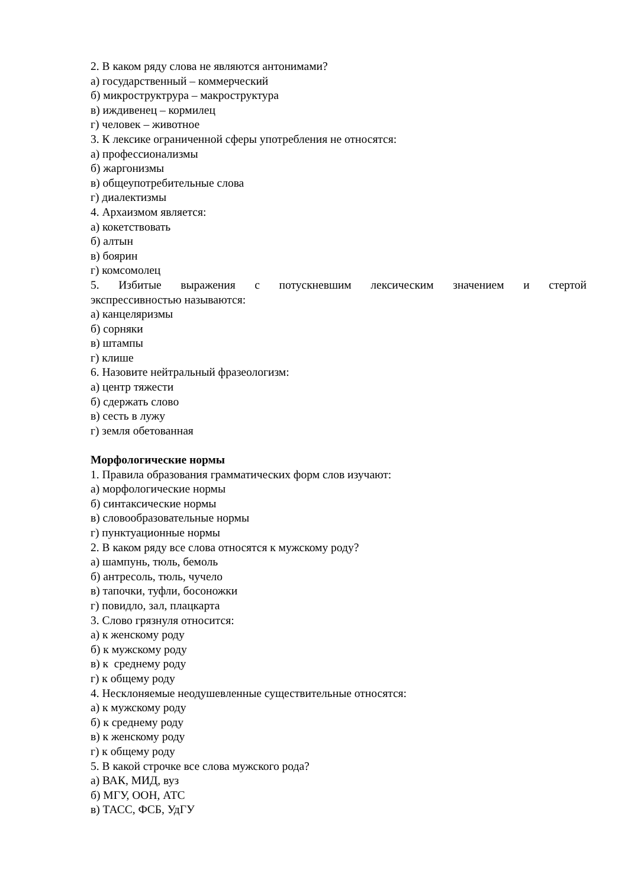2. В каком ряду слова не являются антонимами?
а) государственный – коммерческий
б) микроструктрура – макроструктура
в) иждивенец – кормилец
г) человек – животное
3. К лексике ограниченной сферы употребления не относятся:
а) профессионализмы
б) жаргонизмы
в) общеупотребительные слова
г) диалектизмы
4. Архаизмом является:
а) кокетствовать
б) алтын
в) боярин
г) комсомолец
5. Избитые выражения с потускневшим лексическим значением и стертой
экспрессивностью называются:
а) канцеляризмы
б) сорняки
в) штампы
г) клише
6. Назовите нейтральный фразеологизм:
а) центр тяжести
б) сдержать слово
в) сесть в лужу
г) земля обетованная
Морфологические нормы
1. Правила образования грамматических форм слов изучают:
а) морфологические нормы
б) синтаксические нормы
в) словообразовательные нормы
г) пунктуационные нормы
2. В каком ряду все слова относятся к мужскому роду?
а) шампунь, тюль, бемоль
б) антресоль, тюль, чучело
в) тапочки, туфли, босоножки
г) повидло, зал, плацкарта
3. Слово грязнуля относится:
а) к женскому роду
б) к мужскому роду
в) к среднему роду
г) к общему роду
4. Несклоняемые неодушевленные существительные относятся:
а) к мужскому роду
б) к среднему роду
в) к женскому роду
г) к общему роду
5. В какой строчке все слова мужского рода?
а) ВАК, МИД, вуз
б) МГУ, ООН, АТС
в) ТАСС, ФСБ, УдГУ